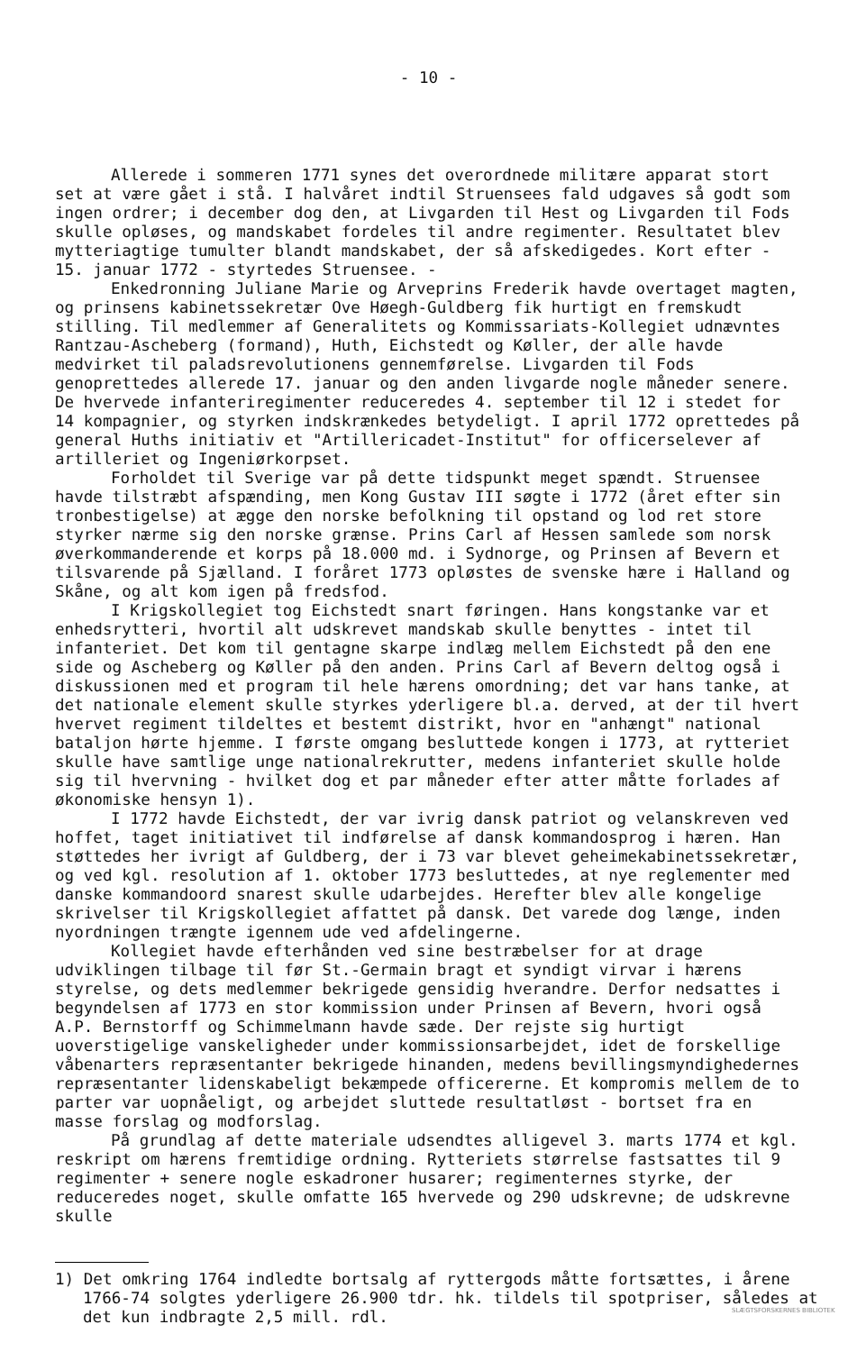- 10 -
Allerede i sommeren 1771 synes det overordnede militære apparat stort set at være gået i stå. I halvåret indtil Struensees fald udgaves så godt som ingen ordrer; i december dog den, at Livgarden til Hest og Livgarden til Fods skulle opløses, og mandskabet fordeles til andre regimenter. Resultatet blev mytteriagtige tumulter blandt mandskabet, der så afskedigedes. Kort efter - 15. januar 1772 - styrtedes Struensee. -
Enkedronning Juliane Marie og Arveprins Frederik havde overtaget magten, og prinsens kabinetssekretær Ove Høegh-Guldberg fik hurtigt en fremskudt stilling. Til medlemmer af Generalitets og Kommissariats-Kollegiet udnævntes Rantzau-Ascheberg (formand), Huth, Eichstedt og Køller, der alle havde medvirket til paladsrevolutionens gennemførelse. Livgarden til Fods genoprettedes allerede 17. januar og den anden livgarde nogle måneder senere. De hvervede infanteriregimenter reduceredes 4. september til 12 i stedet for 14 kompagnier, og styrken indskrænkedes betydeligt. I april 1772 oprettedes på general Huths initiativ et "Artillericadet-Institut" for officerselever af artilleriet og Ingeniørkorpset.
Forholdet til Sverige var på dette tidspunkt meget spændt. Struensee havde tilstræbt afspænding, men Kong Gustav III søgte i 1772 (året efter sin tronbestigelse) at ægge den norske befolkning til opstand og lod ret store styrker nærme sig den norske grænse. Prins Carl af Hessen samlede som norsk øverkommanderende et korps på 18.000 md. i Sydnorge, og Prinsen af Bevern et tilsvarende på Sjælland. I foråret 1773 opløstes de svenske hære i Halland og Skåne, og alt kom igen på fredsfod.
I Krigskollegiet tog Eichstedt snart føringen. Hans kongstanke var et enhedsrytteri, hvortil alt udskrevet mandskab skulle benyttes - intet til infanteriet. Det kom til gentagne skarpe indlæg mellem Eichstedt på den ene side og Ascheberg og Køller på den anden. Prins Carl af Bevern deltog også i diskussionen med et program til hele hærens omordning; det var hans tanke, at det nationale element skulle styrkes yderligere bl.a. derved, at der til hvert hvervet regiment tildeltes et bestemt distrikt, hvor en "anhængt" national bataljon hørte hjemme. I første omgang besluttede kongen i 1773, at rytteriet skulle have samtlige unge nationalrekrutter, medens infanteriet skulle holde sig til hvervning - hvilket dog et par måneder efter atter måtte forlades af økonomiske hensyn 1).
I 1772 havde Eichstedt, der var ivrig dansk patriot og velanskreven ved hoffet, taget initiativet til indførelse af dansk kommandosprog i hæren. Han støttedes her ivrigt af Guldberg, der i 73 var blevet geheimekabinetssekretær, og ved kgl. resolution af 1. oktober 1773 besluttedes, at nye reglementer med danske kommandoord snarest skulle udarbejdes. Herefter blev alle kongelige skrivelser til Krigskollegiet affattet på dansk. Det varede dog længe, inden nyordningen trængte igennem ude ved afdelingerne.
Kollegiet havde efterhånden ved sine bestræbelser for at drage udviklingen tilbage til før St.-Germain bragt et syndigt virvar i hærens styrelse, og dets medlemmer bekrigede gensidig hverandre. Derfor nedsattes i begyndelsen af 1773 en stor kommission under Prinsen af Bevern, hvori også A.P. Bernstorff og Schimmelmann havde sæde. Der rejste sig hurtigt uoverstigelige vanskeligheder under kommissionsarbejdet, idet de forskellige våbenarters repræsentanter bekrigede hinanden, medens bevillingsmyndighedernes repræsentanter lidenskabeligt bekæmpede officererne. Et kompromis mellem de to parter var uopnåeligt, og arbejdet sluttede resultatløst - bortset fra en masse forslag og modforslag.
På grundlag af dette materiale udsendtes alligevel 3. marts 1774 et kgl. reskript om hærens fremtidige ordning. Rytteriets størrelse fastsattes til 9 regimenter + senere nogle eskadroner husarer; regimenternes styrke, der reduceredes noget, skulle omfatte 165 hvervede og 290 udskrevne; de udskrevne skulle
1) Det omkring 1764 indledte bortsalg af ryttergods måtte fortsættes, i årene 1766-74 solgtes yderligere 26.900 tdr. hk. tildels til spotpriser, således at det kun indbragte 2,5 mill. rdl.
SLÆGTSFORSKERNES BIBLIOTEK